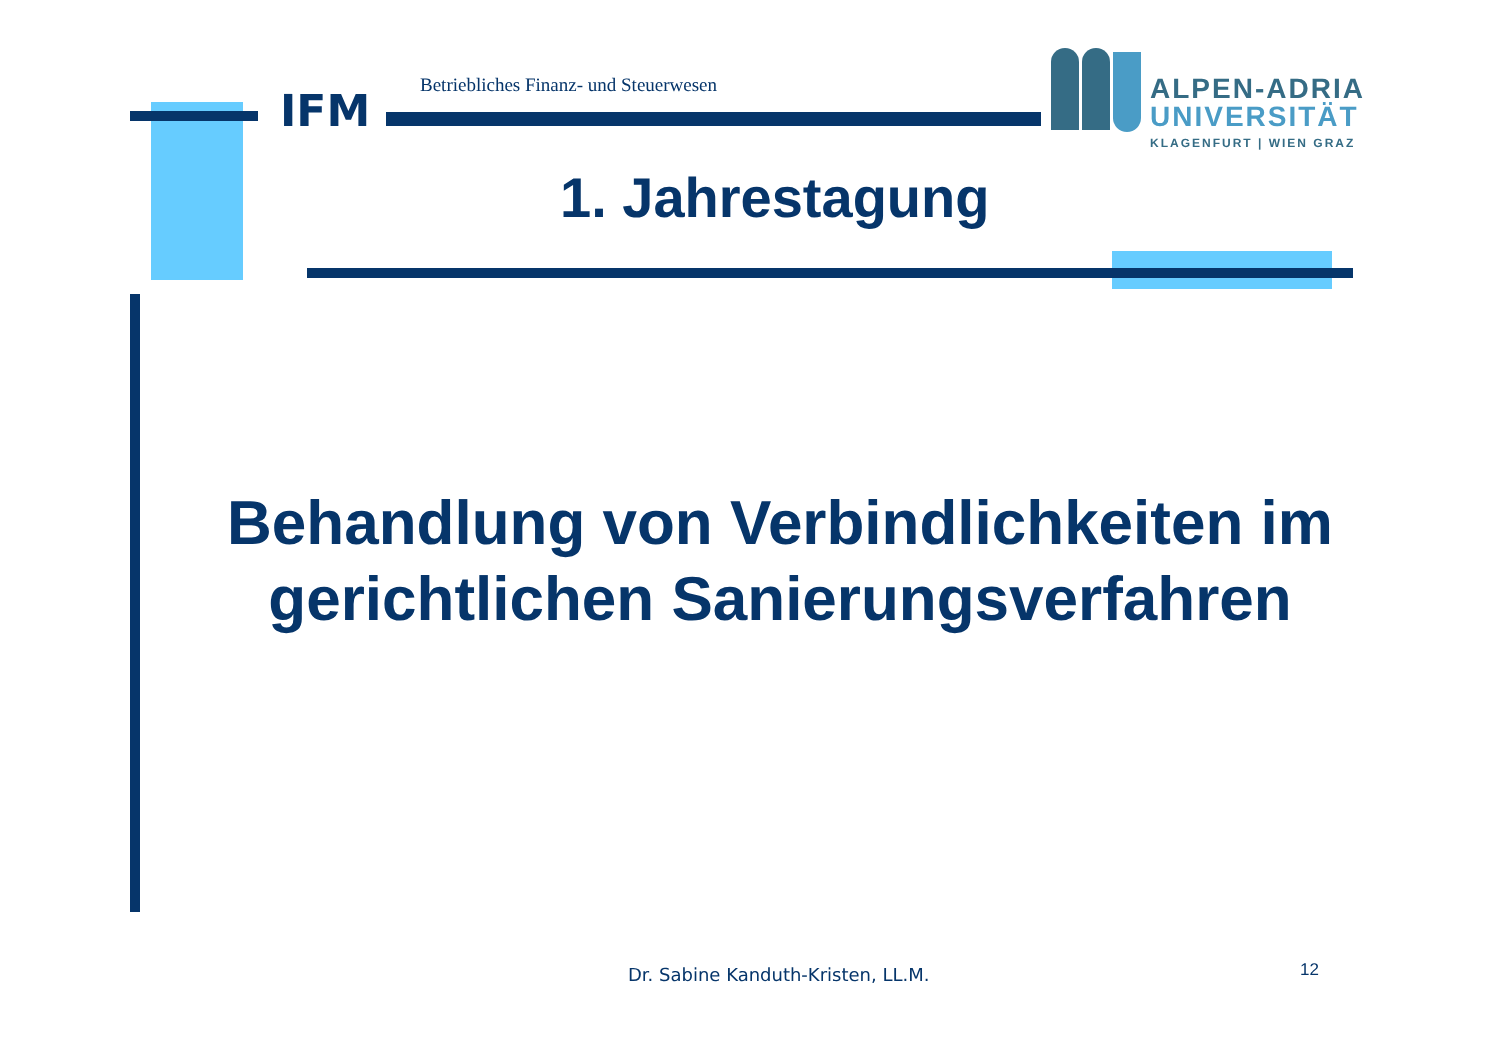IFM
Betriebliches Finanz- und Steuerwesen
ALPEN-ADRIA
UNIVERSITÄT
KLAGENFURT | WIEN GRAZ
1. Jahrestagung
Behandlung von Verbindlichkeiten im
gerichtlichen Sanierungsverfahren
Dr. Sabine Kanduth-Kristen, LL.M.
12